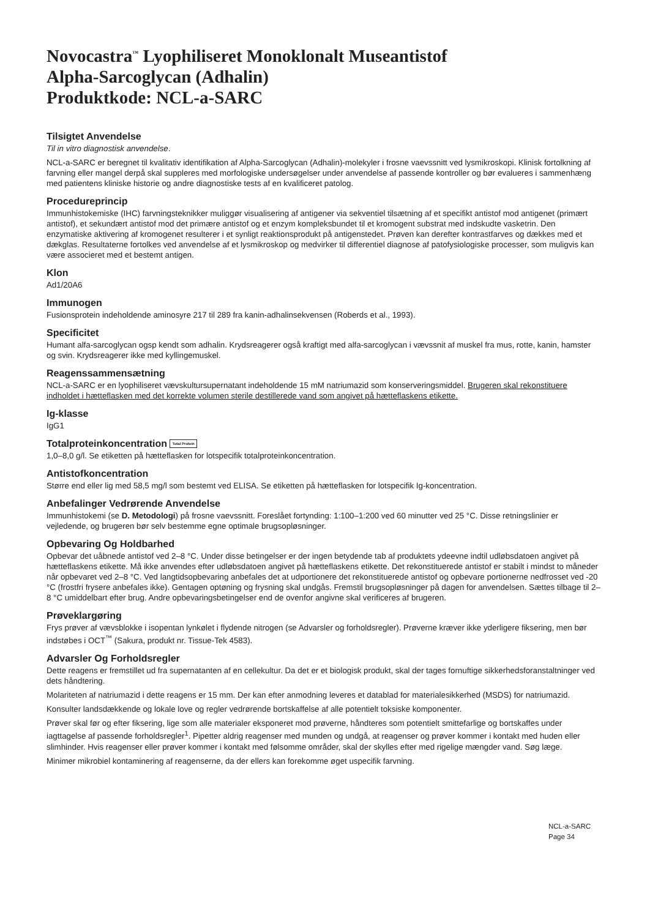Novocastra<sup>™</sup> Lyophiliseret Monoklonalt Museantistof
Alpha-Sarcoglycan (Adhalin)
Produktkode: NCL-a-SARC
Tilsigtet Anvendelse
Til in vitro diagnostisk anvendelse.
NCL-a-SARC er beregnet til kvalitativ identifikation af Alpha-Sarcoglycan (Adhalin)-molekyler i frosne vaevssnitt ved lysmikroskopi. Klinisk fortolkning af farvning eller mangel derpå skal suppleres med morfologiske undersøgelser under anvendelse af passende kontroller og bør evalueres i sammenhæng med patientens kliniske historie og andre diagnostiske tests af en kvalificeret patolog.
Procedureprincip
Immunhistokemiske (IHC) farvningsteknikker muliggør visualisering af antigener via sekventiel tilsætning af et specifikt antistof mod antigenet (primært antistof), et sekundært antistof mod det primære antistof og et enzym kompleksbundet til et kromogent substrat med indskudte vasketrin. Den enzymatiske aktivering af kromogenet resulterer i et synligt reaktionsprodukt på antigenstedet. Prøven kan derefter kontrastfarves og dækkes med et dækglas. Resultaterne fortolkes ved anvendelse af et lysmikroskop og medvirker til differentiel diagnose af patofysiologiske processer, som muligvis kan være associeret med et bestemt antigen.
Klon
Ad1/20A6
Immunogen
Fusionsprotein indeholdende aminosyre 217 til 289 fra kanin-adhalinsekvensen (Roberds et al., 1993).
Specificitet
Humant alfa-sarcoglycan ogsp kendt som adhalin. Krydsreagerer også kraftigt med alfa-sarcoglycan i vævssnit af muskel fra mus, rotte, kanin, hamster og svin. Krydsreagerer ikke med kyllingemuskel.
Reagenssammensætning
NCL-a-SARC er en lyophiliseret vævskultursupernatant indeholdende 15 mM natriumazid som konserveringsmiddel. Brugeren skal rekonstituere indholdet i hætteflasken med det korrekte volumen sterile destillerede vand som angivet på hætteflaskens etikette.
Ig-klasse
IgG1
Totalproteinkoncentration Total Protein
1,0–8,0 g/l. Se etiketten på hætteflasken for lotspecifik totalproteinkoncentration.
Antistofkoncentration
Større end eller lig med 58,5 mg/l som bestemt ved ELISA. Se etiketten på hætteflasken for lotspecifik Ig-koncentration.
Anbefalinger Vedrørende Anvendelse
Immunhistokemi (se D. Metodologi) på frosne vaevssnitt. Foreslået fortynding: 1:100–1:200 ved 60 minutter ved 25 °C. Disse retningslinier er vejledende, og brugeren bør selv bestemme egne optimale brugsopløsninger.
Opbevaring Og Holdbarhed
Opbevar det uåbnede antistof ved 2–8 °C. Under disse betingelser er der ingen betydende tab af produktets ydeevne indtil udløbsdatoen angivet på hætteflaskens etikette. Må ikke anvendes efter udløbsdatoen angivet på hætteflaskens etikette. Det rekonstituerede antistof er stabilt i mindst to måneder når opbevaret ved 2–8 °C. Ved langtidsopbevaring anbefales det at udportionere det rekonstituerede antistof og opbevare portionerne nedfrosset ved -20 °C (frostfri frysere anbefales ikke). Gentagen optøning og frysning skal undgås. Fremstil brugsopløsninger på dagen for anvendelsen. Sættes tilbage til 2–8 °C umiddelbart efter brug. Andre opbevaringsbetingelser end de ovenfor angivne skal verificeres af brugeren.
Prøveklargøring
Frys prøver af vævsblokke i isopentan lynkølet i flydende nitrogen (se Advarsler og forholdsregler). Prøverne kræver ikke yderligere fiksering, men bør indstøbes i OCT<sup>™</sup> (Sakura, produkt nr. Tissue-Tek 4583).
Advarsler Og Forholdsregler
Dette reagens er fremstillet ud fra supernatanten af en cellekultur. Da det er et biologisk produkt, skal der tages fornuftige sikkerhedsforanstaltninger ved dets håndtering.
Molariteten af natriumazid i dette reagens er 15 mm. Der kan efter anmodning leveres et datablad for materialesikkerhed (MSDS) for natriumazid.
Konsulter landsdækkende og lokale love og regler vedrørende bortskaffelse af alle potentielt toksiske komponenter.
Prøver skal før og efter fiksering, lige som alle materialer eksponeret mod prøverne, håndteres som potentielt smittefarlige og bortskaffes under iagttagelse af passende forholdsregler<sup>1</sup>. Pipetter aldrig reagenser med munden og undgå, at reagenser og prøver kommer i kontakt med huden eller slimhinder. Hvis reagenser eller prøver kommer i kontakt med følsomme områder, skal der skylles efter med rigelige mængder vand. Søg læge.
Minimer mikrobiel kontaminering af reagenserne, da der ellers kan forekomme øget uspecifik farvning.
NCL-a-SARC
Page 34